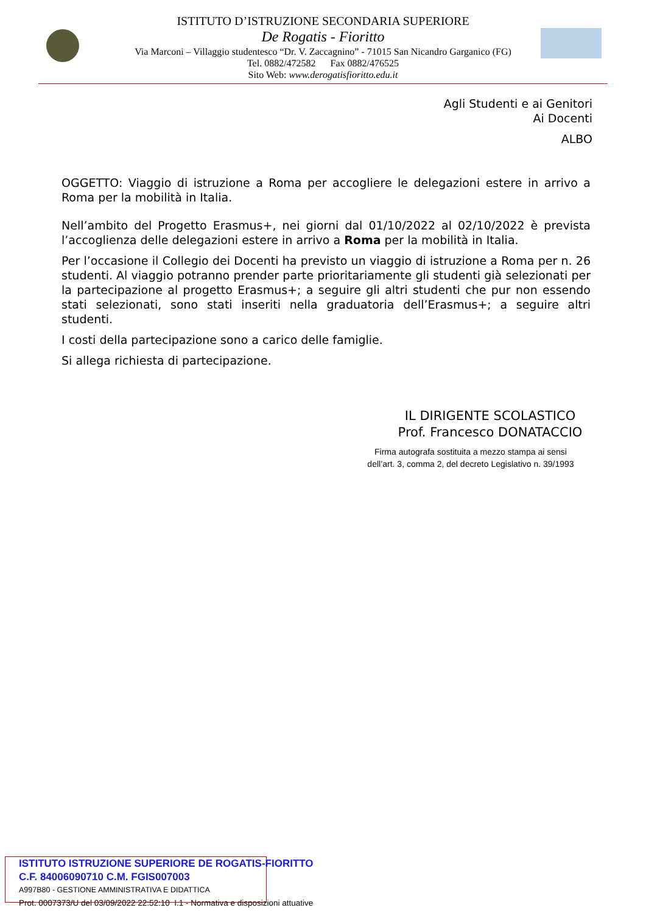ISTITUTO D’ISTRUZIONE SECONDARIA SUPERIORE
De Rogatis - Fioritto
Via Marconi – Villaggio studentesco “Dr. V. Zaccagnino” - 71015 San Nicandro Garganico (FG)
Tel. 0882/472582 Fax 0882/476525
Sito Web: www.derogatisfioritto.edu.it
Agli Studenti e ai Genitori
Ai Docenti
ALBO
OGGETTO: Viaggio di istruzione a Roma per accogliere le delegazioni estere in arrivo a Roma per la mobilità in Italia.
Nell’ambito del Progetto Erasmus+, nei giorni dal 01/10/2022 al 02/10/2022 è prevista l’accoglienza delle delegazioni estere in arrivo a Roma per la mobilità in Italia.
Per l’occasione il Collegio dei Docenti ha previsto un viaggio di istruzione a Roma per n. 26 studenti. Al viaggio potranno prender parte prioritariamente gli studenti già selezionati per la partecipazione al progetto Erasmus+; a seguire gli altri studenti che pur non essendo stati selezionati, sono stati inseriti nella graduatoria dell’Erasmus+; a seguire altri studenti.
I costi della partecipazione sono a carico delle famiglie.
Si allega richiesta di partecipazione.
IL DIRIGENTE SCOLASTICO
Prof. Francesco DONATACCIO
Firma autografa sostituita a mezzo stampa ai sensi
dell’art. 3, comma 2, del decreto Legislativo n. 39/1993
ISTITUTO ISTRUZIONE SUPERIORE DE ROGATIS-FIORITTO
C.F. 84006090710 C.M. FGIS007003
A997B80 - GESTIONE AMMINISTRATIVA E DIDATTICA
Prot. 0007373/U del 03/09/2022 22:52:10 I.1 - Normativa e disposizioni attuative